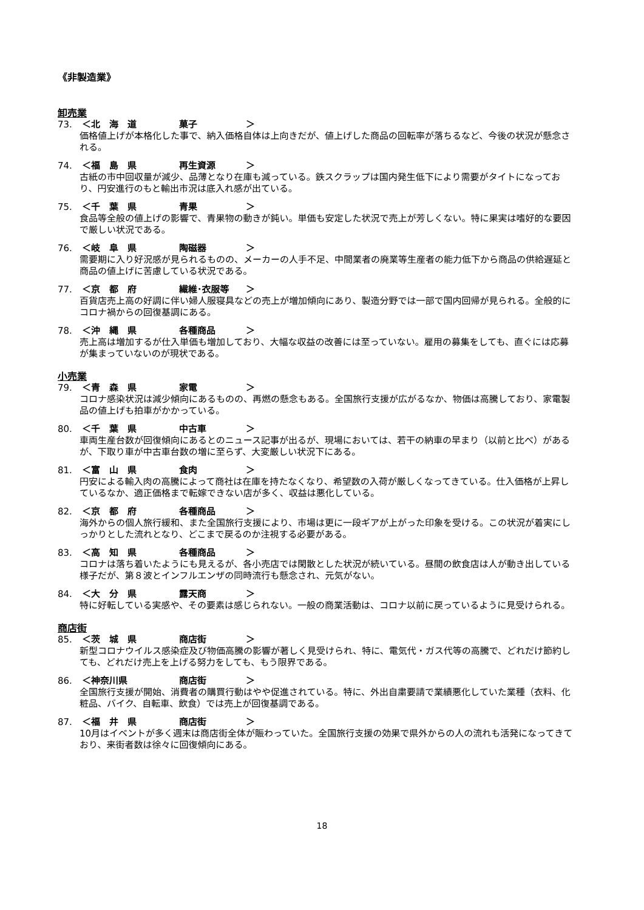《非製造業》
卸売業
73. ＜北　海　道 菓子 ＞
価格値上げが本格化した事で、納入価格自体は上向きだが、値上げした商品の回転率が落ちるなど、今後の状況が懸念される。
74. ＜福　島　県 再生資源 ＞
古紙の市中回収量が減少、品薄となり在庫も減っている。鉄スクラップは国内発生低下により需要がタイトになっており、円安進行のもと輸出市況は底入れ感が出ている。
75. ＜千　葉　県 青果 ＞
食品等全般の値上げの影響で、青果物の動きが鈍い。単価も安定した状況で売上が芳しくない。特に果実は嗜好的な要因で厳しい状況である。
76. ＜岐　阜　県 陶磁器 ＞
需要期に入り好況感が見られるものの、メーカーの人手不足、中間業者の廃業等生産者の能力低下から商品の供給遅延と商品の値上げに苦慮している状況である。
77. ＜京　都　府 繊維･衣服等 ＞
百貨店売上高の好調に伴い婦人服寝具などの売上が増加傾向にあり、製造分野では一部で国内回帰が見られる。全般的にコロナ禍からの回復基調にある。
78. ＜沖　縄　県 各種商品 ＞
売上高は増加するが仕入単価も増加しており、大幅な収益の改善には至っていない。雇用の募集をしても、直ぐには応募が集まっていないのが現状である。
小売業
79. ＜青　森　県 家電 ＞
コロナ感染状況は減少傾向にあるものの、再燃の懸念もある。全国旅行支援が広がるなか、物価は高騰しており、家電製品の値上げも拍車がかかっている。
80. ＜千　葉　県 中古車 ＞
車両生産台数が回復傾向にあるとのニュース記事が出るが、現場においては、若干の納車の早まり（以前と比べ）があるが、下取り車が中古車台数の増に至らず、大変厳しい状況下にある。
81. ＜富　山　県 食肉 ＞
円安による輸入肉の高騰によって商社は在庫を持たなくなり、希望数の入荷が厳しくなってきている。仕入価格が上昇しているなか、適正価格まで転嫁できない店が多く、収益は悪化している。
82. ＜京　都　府 各種商品 ＞
海外からの個人旅行緩和、また全国旅行支援により、市場は更に一段ギアが上がった印象を受ける。この状況が着実にしっかりとした流れとなり、どこまで戻るのか注視する必要がある。
83. ＜高　知　県 各種商品 ＞
コロナは落ち着いたようにも見えるが、各小売店では閑散とした状況が続いている。昼間の飲食店は人が動き出している様子だが、第８波とインフルエンザの同時流行も懸念され、元気がない。
84. ＜大　分　県 露天商 ＞
特に好転している実感や、その要素は感じられない。一般の商業活動は、コロナ以前に戻っているように見受けられる。
商店街
85. ＜茨　城　県 商店街 ＞
新型コロナウイルス感染症及び物価高騰の影響が著しく見受けられ、特に、電気代・ガス代等の高騰で、どれだけ節約しても、どれだけ売上を上げる努力をしても、もう限界である。
86. ＜神奈川県 商店街 ＞
全国旅行支援が開始、消費者の購買行動はやや促進されている。特に、外出自粛要請で業績悪化していた業種（衣料、化粧品、バイク、自転車、飲食）では売上が回復基調である。
87. ＜福　井　県 商店街 ＞
10月はイベントが多く週末は商店街全体が賑わっていた。全国旅行支援の効果で県外からの人の流れも活発になってきており、来街者数は徐々に回復傾向にある。
18